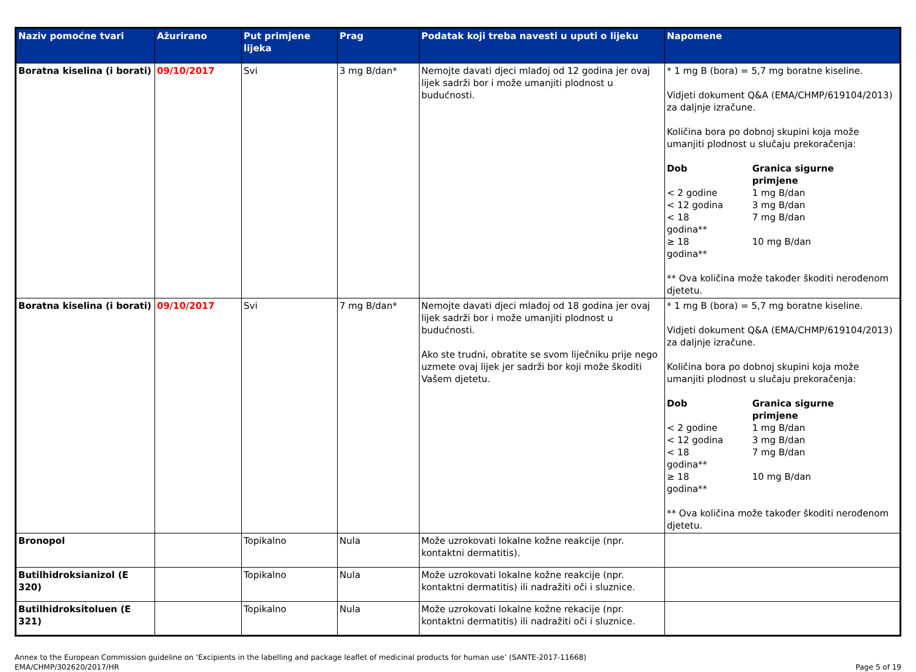| Naziv pomoćne tvari | Ažurirano | Put primjene lijeka | Prag | Podatak koji treba navesti u uputi o lijeku | Napomene |
| --- | --- | --- | --- | --- | --- |
| Boratna kiselina (i borati) | 09/10/2017 | Svi | 3 mg B/dan* | Nemojte davati djeci mlađoj od 12 godina jer ovaj lijek sadrži bor i može umanjiti plodnost u budućnosti. | * 1 mg B (bora) = 5,7 mg boratne kiseline. Vidjeti dokument Q&A (EMA/CHMP/619104/2013) za daljnje izračune. Količina bora po dobnoj skupini koja može umanjiti plodnost u slučaju prekoračenja: / Dob / Granica sigurne primjene / / < 2 godine / 1 mg B/dan / / < 12 godina / 3 mg B/dan / / < 18 godina** / 7 mg B/dan / / ≥ 18 godina** / 10 mg B/dan / ** Ova količina može također škoditi nerođenom djetetu. |
| Boratna kiselina (i borati) | 09/10/2017 | Svi | 7 mg B/dan* | Nemojte davati djeci mlađoj od 18 godina jer ovaj lijek sadrži bor i može umanjiti plodnost u budućnosti. Ako ste trudni, obratite se svom liječniku prije nego uzmete ovaj lijek jer sadrži bor koji može škoditi Vašem djetetu. | * 1 mg B (bora) = 5,7 mg boratne kiseline. Vidjeti dokument Q&A (EMA/CHMP/619104/2013) za daljnje izračune. Količina bora po dobnoj skupini koja može umanjiti plodnost u slučaju prekoračenja: / Dob / Granica sigurne primjene / / < 2 godine / 1 mg B/dan / / < 12 godina / 3 mg B/dan / / < 18 godina** / 7 mg B/dan / / ≥ 18 godina** / 10 mg B/dan / ** Ova količina može također škoditi nerođenom djetetu. |
| Bronopol | | Topikalno | Nula | Može uzrokovati lokalne kožne reakcije (npr. kontaktni dermatitis). | |
| Butilhidroksianizol (E 320) | | Topikalno | Nula | Može uzrokovati lokalne kožne reakcije (npr. kontaktni dermatitis) ili nadražiti oči i sluznice. | |
| Butilhidroksitoluen (E 321) | | Topikalno | Nula | Može uzrokovati lokalne kožne rekacije (npr. kontaktni dermatitis) ili nadražiti oči i sluznice. | |
Annex to the European Commission guideline on ‘Excipients in the labelling and package leaflet of medicinal products for human use’ (SANTE-2017-11668)
EMA/CHMP/302620/2017/HR
Page 5 of 19